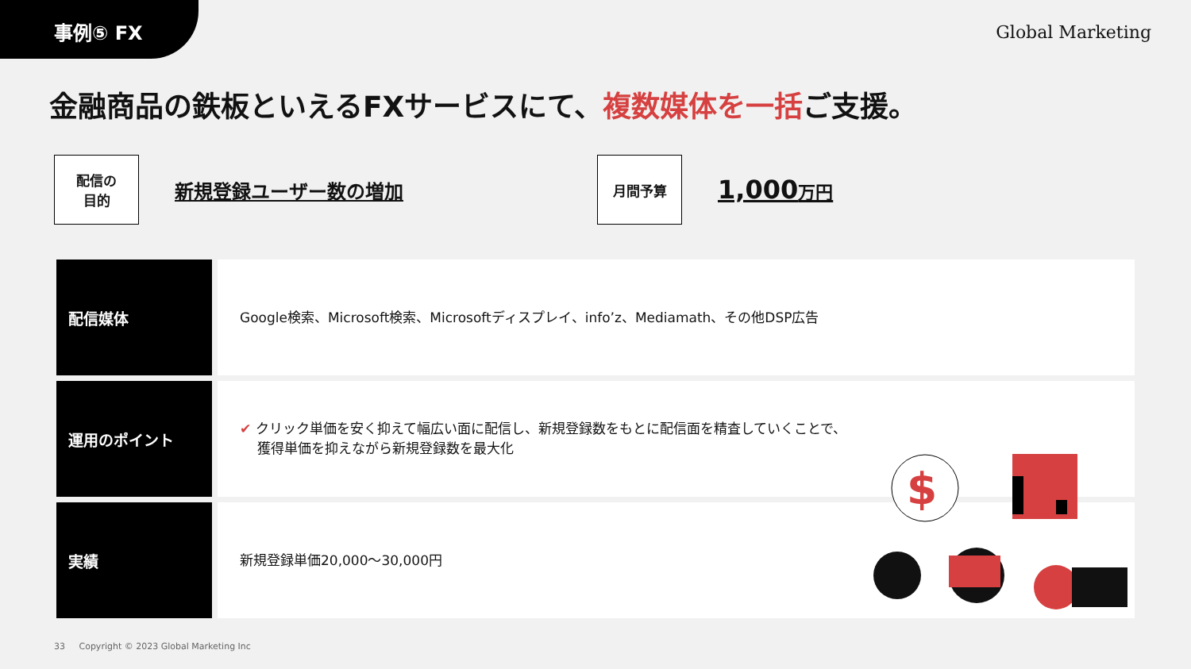事例⑤ FX
Global Marketing
金融商品の鉄板といえるFXサービスにて、複数媒体を一括ご支援。
配信の
目的
新規登録ユーザー数の増加
月間予算
1,000万円
| 配信媒体 | Google検索、Microsoft検索、Microsoftディスプレイ、info’z、Mediamath、その他DSP広告 |
| 運用のポイント | ✔ クリック単価を安く抑えて幅広い面に配信し、新規登録数をもとに配信面を精査していくことで、 獲得単価を抑えながら新規登録数を最大化 |
| 実績 | 新規登録単価20,000〜30,000円 |
$
33 Copyright © 2023 Global Marketing Inc